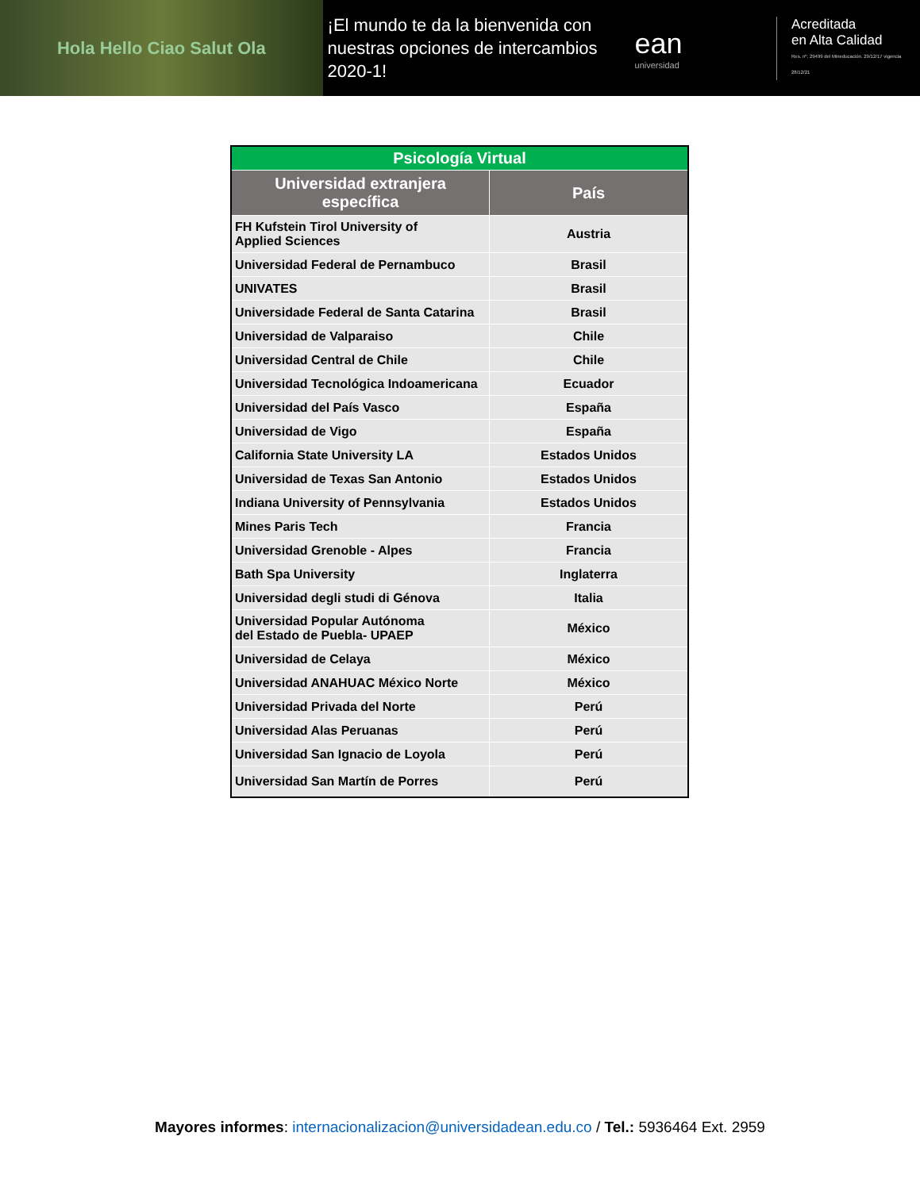Hola Hello Ciao Salut Ola
¡El mundo te da la bienvenida con nuestras opciones de intercambios 2020-1!
ean
universidad
Acreditada
en Alta Calidad
Res. nº. 29499 del Mineducación. 29/12/17 vigencia 28/12/21
| Psicología Virtual | |
| --- | --- |
| Universidad extranjera específica | País |
| FH Kufstein Tirol University of Applied Sciences | Austria |
| Universidad Federal de Pernambuco | Brasil |
| UNIVATES | Brasil |
| Universidade Federal de Santa Catarina | Brasil |
| Universidad de Valparaiso | Chile |
| Universidad Central de Chile | Chile |
| Universidad Tecnológica Indoamericana | Ecuador |
| Universidad del País Vasco | España |
| Universidad de Vigo | España |
| California State University LA | Estados Unidos |
| Universidad de Texas San Antonio | Estados Unidos |
| Indiana University of Pennsylvania | Estados Unidos |
| Mines Paris Tech | Francia |
| Universidad Grenoble - Alpes | Francia |
| Bath Spa University | Inglaterra |
| Universidad degli studi di Génova | Italia |
| Universidad Popular Autónoma del Estado de Puebla- UPAEP | México |
| Universidad de Celaya | México |
| Universidad ANAHUAC México Norte | México |
| Universidad Privada del Norte | Perú |
| Universidad Alas Peruanas | Perú |
| Universidad San Ignacio de Loyola | Perú |
| Universidad San Martín de Porres | Perú |
Mayores informes: internacionalizacion@universidadean.edu.co / Tel.: 5936464 Ext. 2959